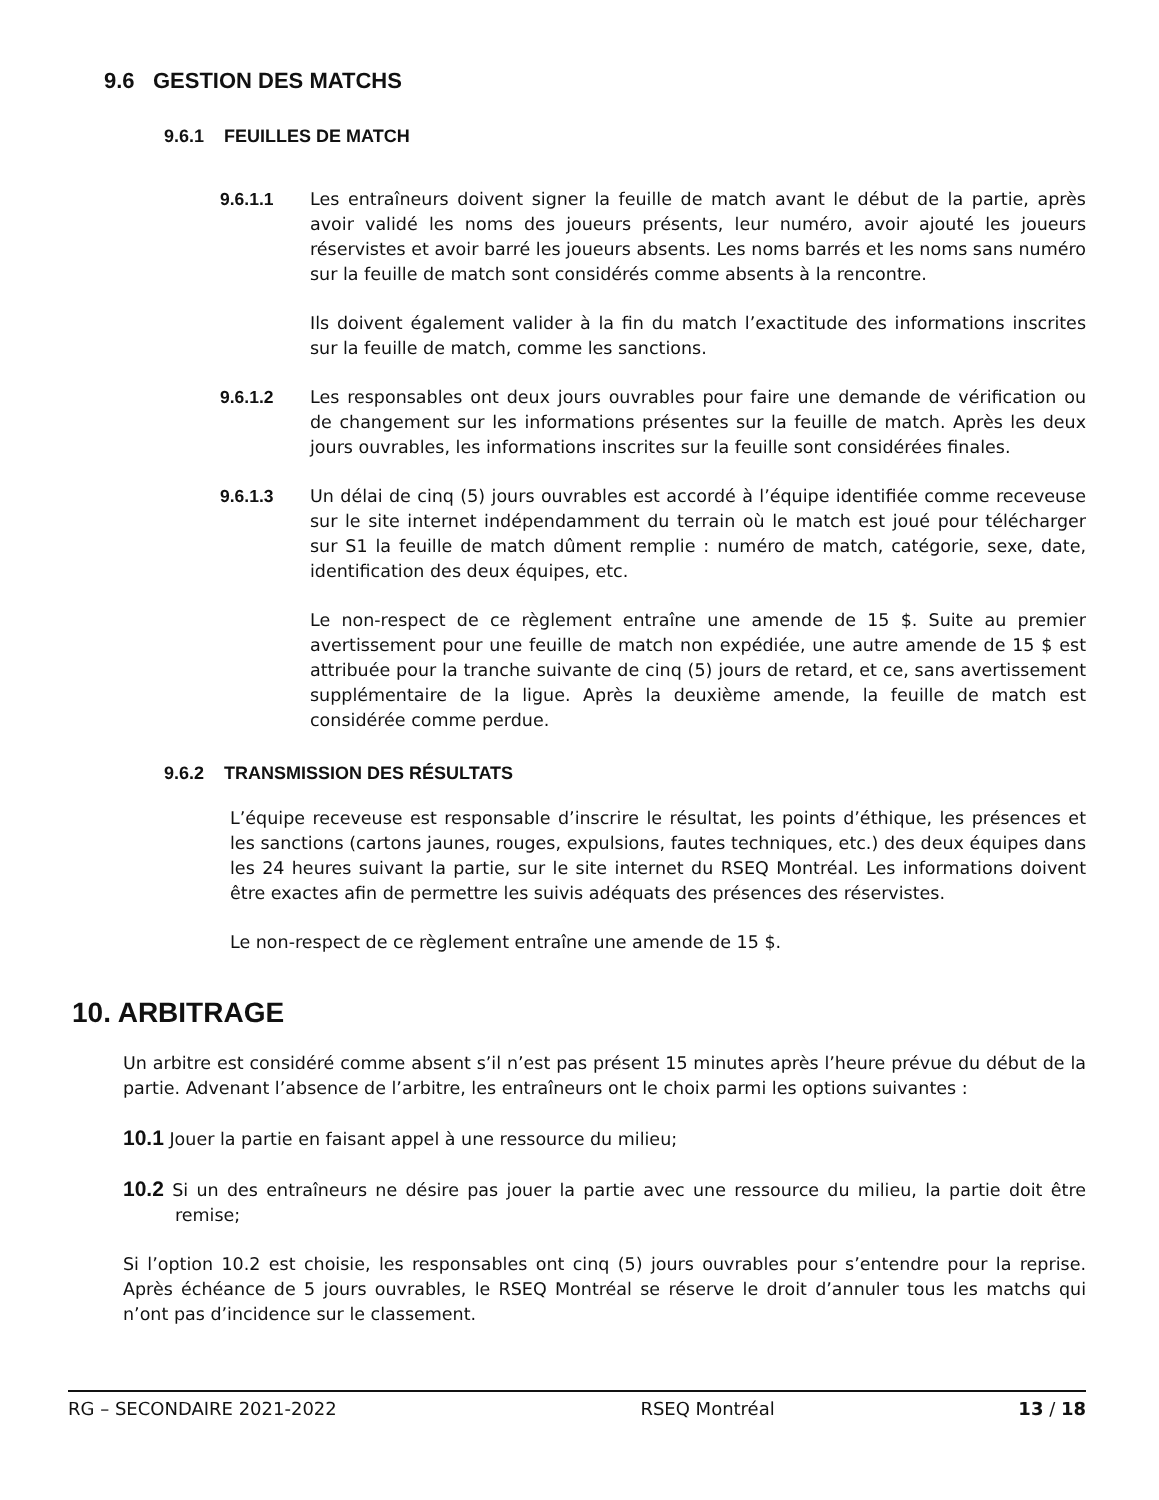9.6 GESTION DES MATCHS
9.6.1 FEUILLES DE MATCH
9.6.1.1 Les entraîneurs doivent signer la feuille de match avant le début de la partie, après avoir validé les noms des joueurs présents, leur numéro, avoir ajouté les joueurs réservistes et avoir barré les joueurs absents. Les noms barrés et les noms sans numéro sur la feuille de match sont considérés comme absents à la rencontre.
Ils doivent également valider à la fin du match l’exactitude des informations inscrites sur la feuille de match, comme les sanctions.
9.6.1.2 Les responsables ont deux jours ouvrables pour faire une demande de vérification ou de changement sur les informations présentes sur la feuille de match. Après les deux jours ouvrables, les informations inscrites sur la feuille sont considérées finales.
9.6.1.3 Un délai de cinq (5) jours ouvrables est accordé à l’équipe identifiée comme receveuse sur le site internet indépendamment du terrain où le match est joué pour télécharger sur S1 la feuille de match dûment remplie : numéro de match, catégorie, sexe, date, identification des deux équipes, etc.
Le non-respect de ce règlement entraîne une amende de 15 $. Suite au premier avertissement pour une feuille de match non expédiée, une autre amende de 15 $ est attribuée pour la tranche suivante de cinq (5) jours de retard, et ce, sans avertissement supplémentaire de la ligue. Après la deuxième amende, la feuille de match est considérée comme perdue.
9.6.2 TRANSMISSION DES RÉSULTATS
L’équipe receveuse est responsable d’inscrire le résultat, les points d’éthique, les présences et les sanctions (cartons jaunes, rouges, expulsions, fautes techniques, etc.) des deux équipes dans les 24 heures suivant la partie, sur le site internet du RSEQ Montréal. Les informations doivent être exactes afin de permettre les suivis adéquats des présences des réservistes.
Le non-respect de ce règlement entraîne une amende de 15 $.
10. ARBITRAGE
Un arbitre est considéré comme absent s’il n’est pas présent 15 minutes après l’heure prévue du début de la partie. Advenant l’absence de l’arbitre, les entraîneurs ont le choix parmi les options suivantes :
10.1 Jouer la partie en faisant appel à une ressource du milieu;
10.2 Si un des entraîneurs ne désire pas jouer la partie avec une ressource du milieu, la partie doit être remise;
Si l’option 10.2 est choisie, les responsables ont cinq (5) jours ouvrables pour s’entendre pour la reprise. Après échéance de 5 jours ouvrables, le RSEQ Montréal se réserve le droit d’annuler tous les matchs qui n’ont pas d’incidence sur le classement.
RG – SECONDAIRE 2021-2022 RSEQ Montréal 13 / 18